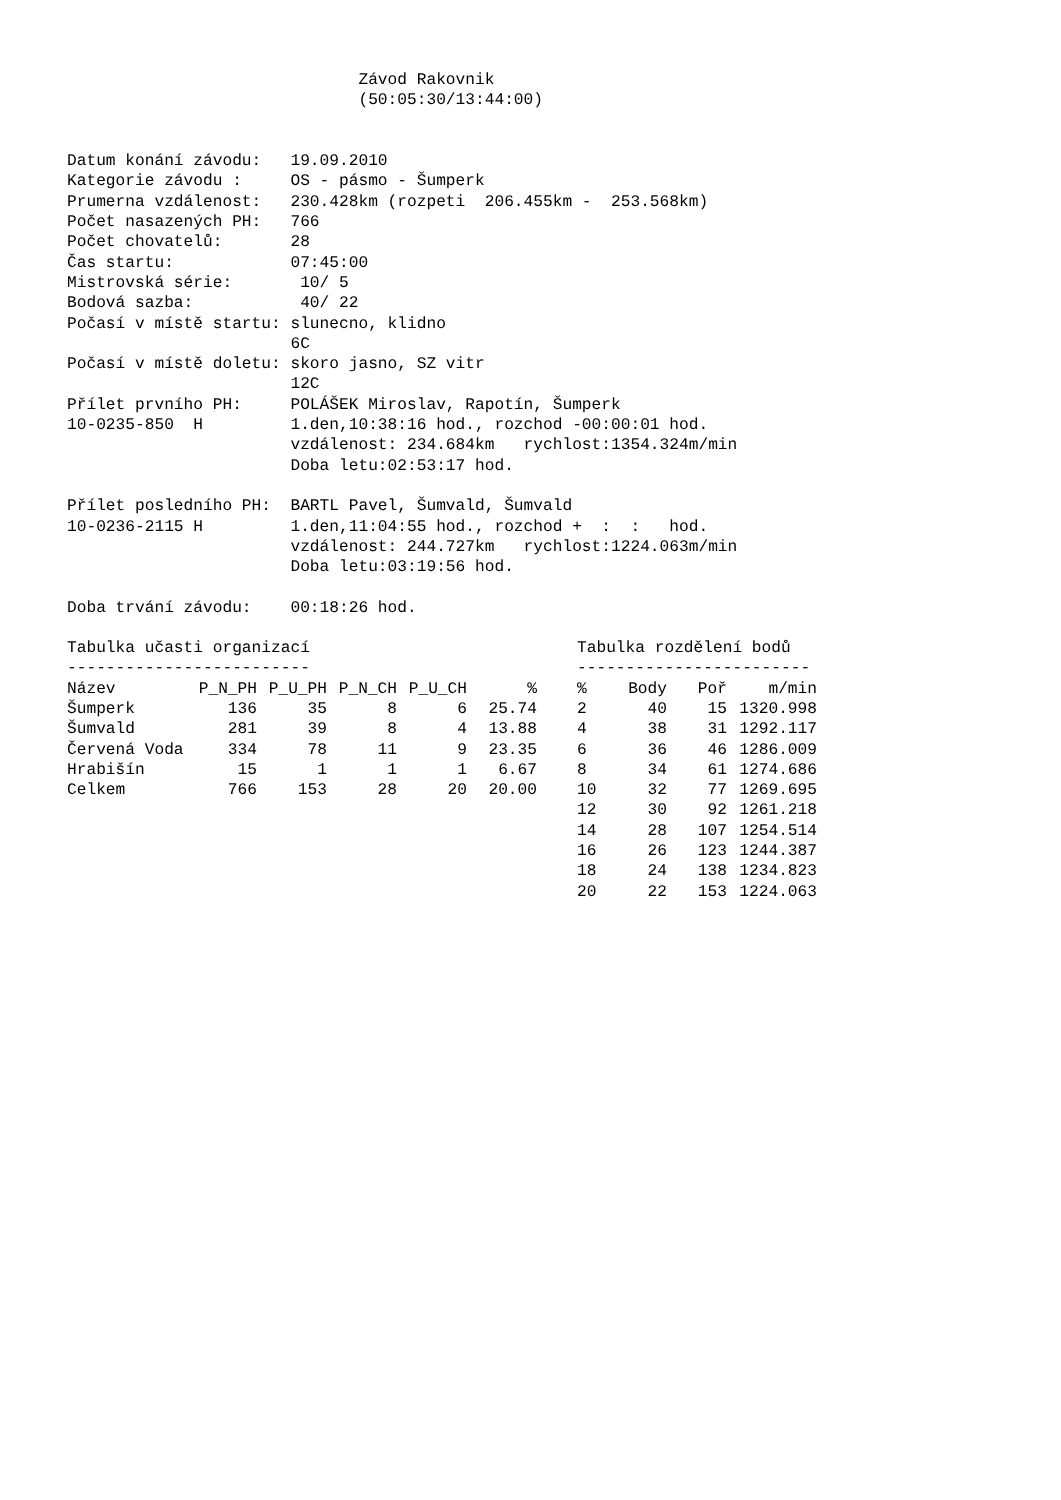Závod Rakovnik
                              (50:05:30/13:44:00)


Datum konání závodu:   19.09.2010
Kategorie závodu :     OS - pásmo - Šumperk
Prumerna vzdálenost:   230.428km (rozpeti  206.455km -  253.568km)
Počet nasazených PH:   766
Počet chovatelů:       28
Čas startu:            07:45:00
Mistrovská série:       10/ 5
Bodová sazba:           40/ 22
Počasí v místě startu: slunecno, klidno
                       6C
Počasí v místě doletu: skoro jasno, SZ vitr
                       12C
Přílet prvního PH:     POLÁŠEK Miroslav, Rapotín, Šumperk
10-0235-850  H         1.den,10:38:16 hod., rozchod -00:00:01 hod.
                       vzdálenost: 234.684km   rychlost:1354.324m/min
                       Doba letu:02:53:17 hod.

Přílet posledního PH:  BARTL Pavel, Šumvald, Šumvald
10-0236-2115 H         1.den,11:04:55 hod., rozchod +  :  :   hod.
                       vzdálenost: 244.727km   rychlost:1224.063m/min
                       Doba letu:03:19:56 hod.

Doba trvání závodu:    00:18:26 hod.
Tabulka učasti organizací
-------------------------
| Název | P_N_PH | P_U_PH | P_N_CH | P_U_CH | % |
| --- | --- | --- | --- | --- | --- |
| Šumperk | 136 | 35 | 8 | 6 | 25.74 |
| Šumvald | 281 | 39 | 8 | 4 | 13.88 |
| Červená Voda | 334 | 78 | 11 | 9 | 23.35 |
| Hrabišín | 15 | 1 | 1 | 1 | 6.67 |
| Celkem | 766 | 153 | 28 | 20 | 20.00 |
Tabulka rozdělení bodů
------------------------
| % | Body | Poř | m/min |
| --- | --- | --- | --- |
| 2 | 40 | 15 | 1320.998 |
| 4 | 38 | 31 | 1292.117 |
| 6 | 36 | 46 | 1286.009 |
| 8 | 34 | 61 | 1274.686 |
| 10 | 32 | 77 | 1269.695 |
| 12 | 30 | 92 | 1261.218 |
| 14 | 28 | 107 | 1254.514 |
| 16 | 26 | 123 | 1244.387 |
| 18 | 24 | 138 | 1234.823 |
| 20 | 22 | 153 | 1224.063 |